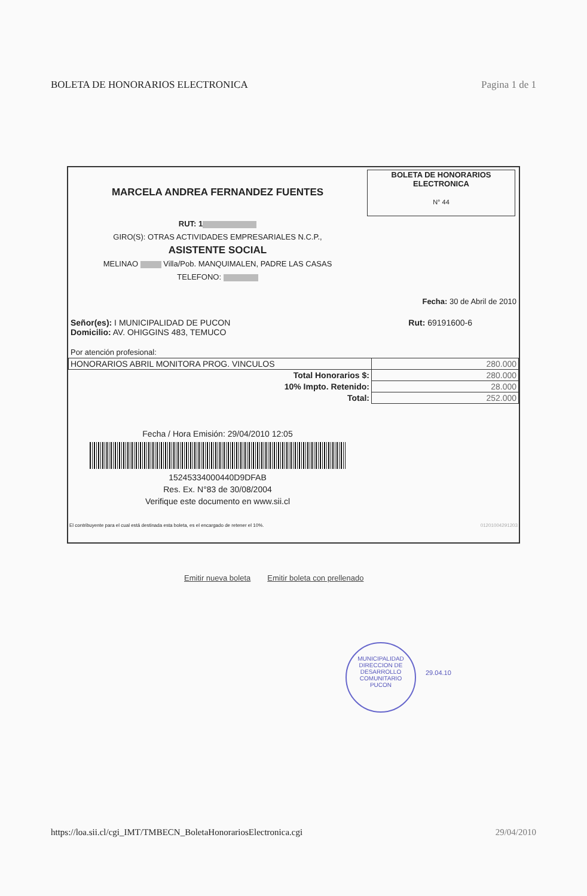BOLETA DE HONORARIOS ELECTRONICA Pagina 1 de 1
MARCELA ANDREA FERNANDEZ FUENTES
RUT: 1
GIRO(S): OTRAS ACTIVIDADES EMPRESARIALES N.C.P.,
ASISTENTE SOCIAL
MELINAO Villa/Pob. MANQUIMALEN, PADRE LAS CASAS
TELEFONO:
BOLETA DE HONORARIOS
ELECTRONICA
N° 44
Fecha: 30 de Abril de 2010
Señor(es): I MUNICIPALIDAD DE PUCON
Domicilio: AV. OHIGGINS 483, TEMUCO
Rut: 69191600-6
Por atención profesional:
| HONORARIOS ABRIL MONITORA PROG. VINCULOS | 280.000 |
| Total Honorarios $: | 280.000 |
| 10% Impto. Retenido: | 28.000 |
| Total: | 252.000 |
Fecha / Hora Emisión: 29/04/2010 12:05
15245334000440D9DFAB
Res. Ex. N°83 de 30/08/2004
Verifique este documento en www.sii.cl
El contribuyente para el cual está destinada esta boleta, es el encargado de retener el 10%. 01201004291203
Emitir nueva boleta Emitir boleta con prellenado
MUNICIPALIDAD
DIRECCION DE
DESARROLLO
COMUNITARIO
PUCON
29.04.10
https://loa.sii.cl/cgi_IMT/TMBECN_BoletaHonorariosElectronica.cgi 29/04/2010